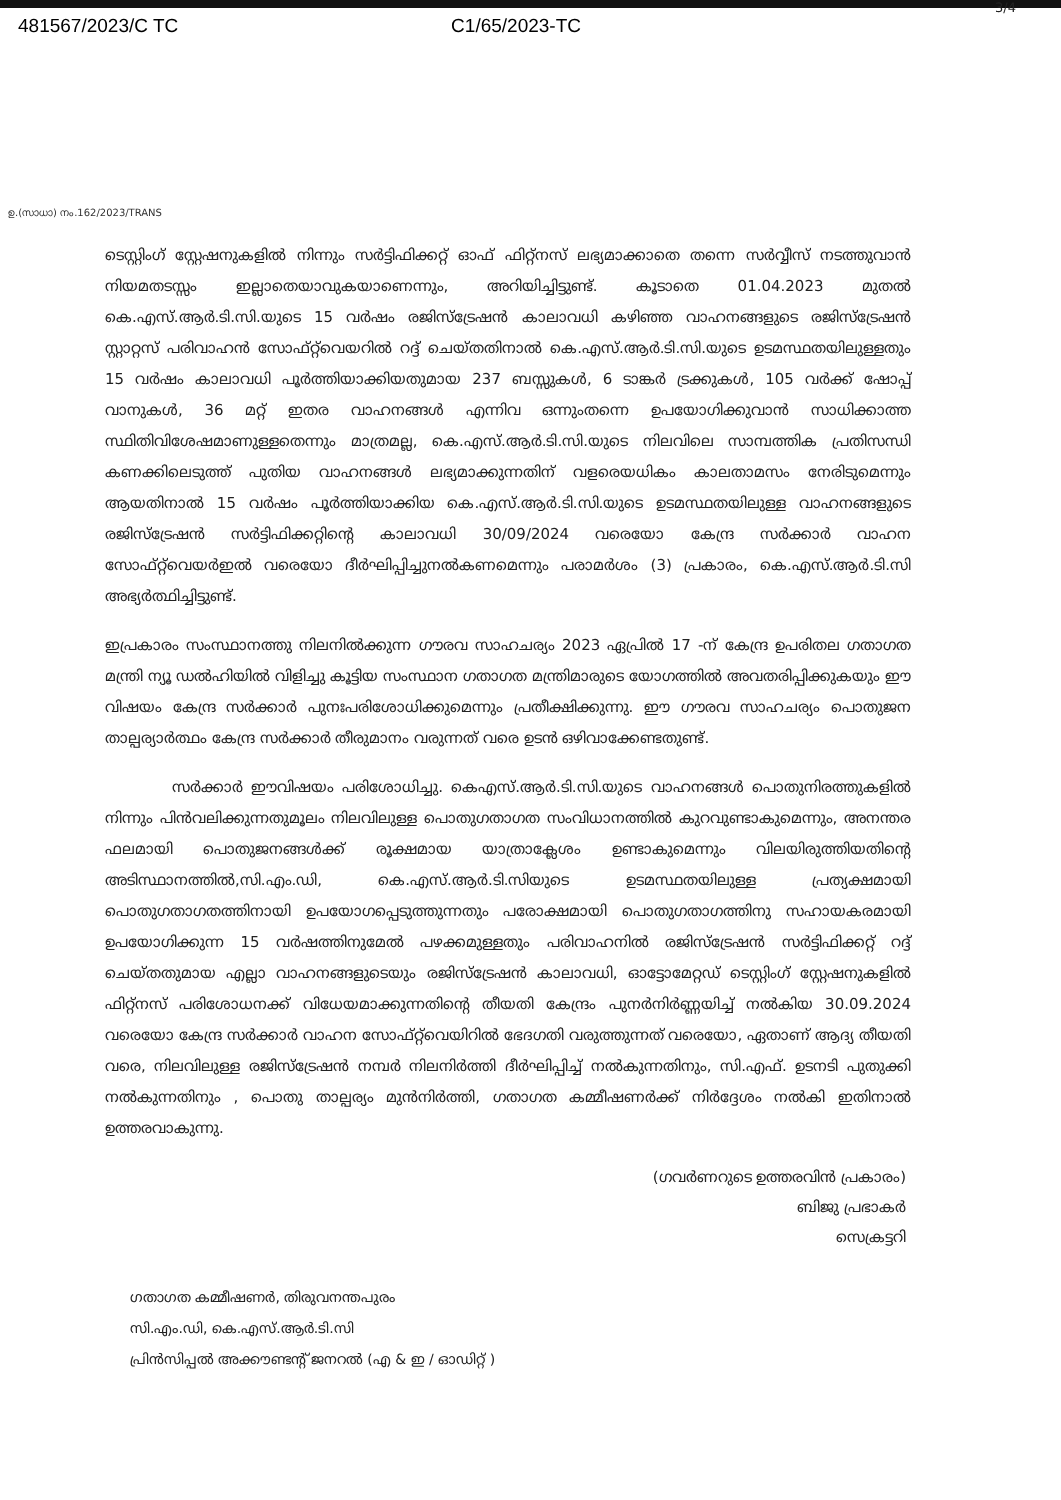3/4
481567/2023/C TC C1/65/2023-TC
ഉ.(സാധാ) നം.162/2023/TRANS
ടെസ്റ്റിംഗ് സ്റ്റേഷനുകളിൽ നിന്നും സർട്ടിഫിക്കറ്റ് ഓഫ് ഫിറ്റ്നസ് ലഭ്യമാക്കാതെ തന്നെ സർവ്വീസ് നടത്തുവാൻ നിയമതടസ്സം ഇല്ലാതെയാവുകയാണെന്നും, അറിയിച്ചിട്ടുണ്ട്. കൂടാതെ 01.04.2023 മുതൽ കെ.എസ്.ആർ.ടി.സി.യുടെ 15 വർഷം രജിസ്ട്രേഷൻ കാലാവധി കഴിഞ്ഞ വാഹനങ്ങളുടെ രജിസ്ട്രേഷൻ സ്റ്റാറ്റസ് പരിവാഹൻ സോഫ്റ്റ്‌വെയറിൽ റദ്ദ് ചെയ്തതിനാൽ കെ.എസ്.ആർ.ടി.സി.യുടെ ഉടമസ്ഥതയിലുള്ളതും 15 വർഷം കാലാവധി പൂർത്തിയാക്കിയതുമായ 237 ബസ്സുകൾ, 6 ടാങ്കർ ട്രക്കുകൾ, 105 വർക്ക് ഷോപ്പ് വാനുകൾ, 36 മറ്റ് ഇതര വാഹനങ്ങൾ എന്നിവ ഒന്നുംതന്നെ ഉപയോഗിക്കുവാൻ സാധിക്കാത്ത സ്ഥിതിവിശേഷമാണുള്ളതെന്നും മാത്രമല്ല, കെ.എസ്.ആർ.ടി.സി.യുടെ നിലവിലെ സാമ്പത്തിക പ്രതിസന്ധി കണക്കിലെടുത്ത് പുതിയ വാഹനങ്ങൾ ലഭ്യമാക്കുന്നതിന് വളരെയധികം കാലതാമസം നേരിടുമെന്നും ആയതിനാൽ 15 വർഷം പൂർത്തിയാക്കിയ കെ.എസ്.ആർ.ടി.സി.യുടെ ഉടമസ്ഥതയിലുള്ള വാഹനങ്ങളുടെ രജിസ്ട്രേഷൻ സർട്ടിഫിക്കറ്റിന്റെ കാലാവധി 30/09/2024 വരെയോ കേന്ദ്ര സർക്കാർ വാഹന സോഫ്റ്റ്‌വെയർഇൽ വരെയോ ദീർഘിപ്പിച്ചുനൽകണമെന്നും പരാമർശം (3) പ്രകാരം, കെ.എസ്.ആർ.ടി.സി അഭ്യർത്ഥിച്ചിട്ടുണ്ട്.
ഇപ്രകാരം സംസ്ഥാനത്തു നിലനിൽക്കുന്ന ഗൗരവ സാഹചര്യം 2023 ഏപ്രിൽ 17 -ന് കേന്ദ്ര ഉപരിതല ഗതാഗത മന്ത്രി ന്യൂ ഡൽഹിയിൽ വിളിച്ചു കൂട്ടിയ സംസ്ഥാന ഗതാഗത മന്ത്രിമാരുടെ യോഗത്തിൽ അവതരിപ്പിക്കുകയും ഈ വിഷയം കേന്ദ്ര സർക്കാർ പുനഃപരിശോധിക്കുമെന്നും പ്രതീക്ഷിക്കുന്നു. ഈ ഗൗരവ സാഹചര്യം പൊതുജന താല്പര്യാർത്ഥം കേന്ദ്ര സർക്കാർ തീരുമാനം വരുന്നത് വരെ ഉടൻ ഒഴിവാക്കേണ്ടതുണ്ട്.
സർക്കാർ ഈവിഷയം പരിശോധിച്ചു. കെഎസ്.ആർ.ടി.സി.യുടെ വാഹനങ്ങൾ പൊതുനിരത്തുകളിൽ നിന്നും പിൻവലിക്കുന്നതുമൂലം നിലവിലുള്ള പൊതുഗതാഗത സംവിധാനത്തിൽ കുറവുണ്ടാകുമെന്നും, അനന്തര ഫലമായി പൊതുജനങ്ങൾക്ക് രൂക്ഷമായ യാത്രാക്ലേശം ഉണ്ടാകുമെന്നും വിലയിരുത്തിയതിന്റെ അടിസ്ഥാനത്തിൽ,സി.എം.ഡി, കെ.എസ്.ആർ.ടി.സിയുടെ ഉടമസ്ഥതയിലുള്ള പ്രത്യക്ഷമായി പൊതുഗതാഗതത്തിനായി ഉപയോഗപ്പെടുത്തുന്നതും പരോക്ഷമായി പൊതുഗതാഗത്തിനു സഹായകരമായി ഉപയോഗിക്കുന്ന 15 വർഷത്തിനുമേൽ പഴക്കമുള്ളതും പരിവാഹനിൽ രജിസ്ട്രേഷൻ സർട്ടിഫിക്കറ്റ് റദ്ദ് ചെയ്തതുമായ എല്ലാ വാഹനങ്ങളുടെയും രജിസ്ട്രേഷൻ കാലാവധി, ഓട്ടോമേറ്റഡ് ടെസ്റ്റിംഗ് സ്റ്റേഷനുകളിൽ ഫിറ്റ്നസ് പരിശോധനക്ക് വിധേയമാക്കുന്നതിന്റെ തീയതി കേന്ദ്രം പുനർനിർണ്ണയിച്ച് നൽകിയ 30.09.2024 വരെയോ കേന്ദ്ര സർക്കാർ വാഹന സോഫ്റ്റ്‌വെയിറിൽ ഭേദഗതി വരുത്തുന്നത് വരെയോ, ഏതാണ് ആദ്യ തീയതി വരെ, നിലവിലുള്ള രജിസ്ട്രേഷൻ നമ്പർ നിലനിർത്തി ദീർഘിപ്പിച്ച് നൽകുന്നതിനും, സി.എഫ്. ഉടനടി പുതുക്കി നൽകുന്നതിനും , പൊതു താല്പര്യം മുൻനിർത്തി, ഗതാഗത കമ്മീഷണർക്ക് നിർദ്ദേശം നൽകി ഇതിനാൽ ഉത്തരവാകുന്നു.
(ഗവർണറുടെ ഉത്തരവിൻ പ്രകാരം)
ബിജു പ്രഭാകർ
സെക്രട്ടറി
ഗതാഗത കമ്മീഷണർ, തിരുവനന്തപുരം
സി.എം.ഡി, കെ.എസ്.ആർ.ടി.സി
പ്രിൻസിപ്പൽ അക്കൗണ്ടന്റ് ജനറൽ (എ & ഇ / ഓഡിറ്റ് )